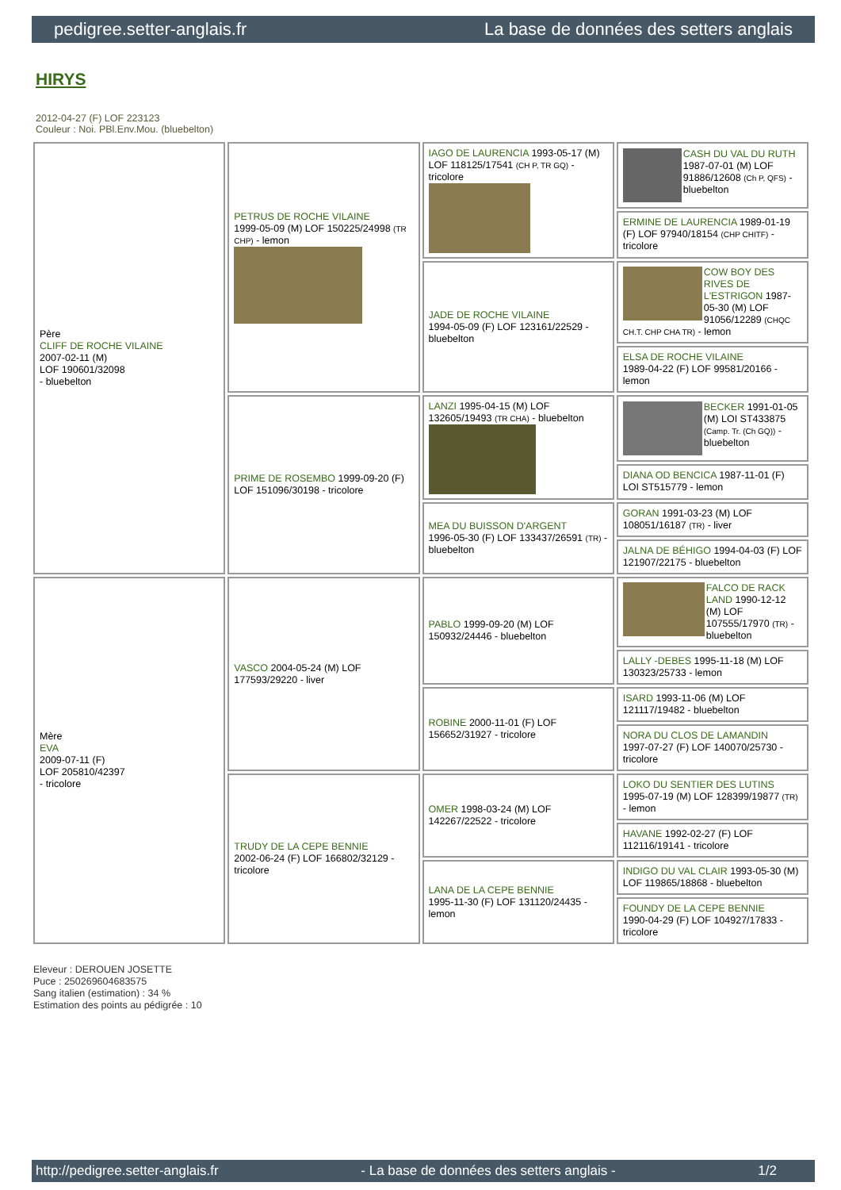pedigree.setter-anglais.fr La base de données des setters anglais
HIRYS
2012-04-27 (F) LOF 223123
Couleur : Noi. PBl.Env.Mou. (bluebelton)
| Père CLIFF DE ROCHE VILAINE 2007-02-11 (M) LOF 190601/32098 - bluebelton | PETRUS DE ROCHE VILAINE 1999-05-09 (M) LOF 150225/24998 (TR CHP) - lemon | IAGO DE LAURENCIA 1993-05-17 (M) LOF 118125/17541 (CH P, TR GQ) - tricolore | CASH DU VAL DU RUTH 1987-07-01 (M) LOF 91886/12608 (Ch P, QFS) - bluebelton |
| | | | ERMINE DE LAURENCIA 1989-01-19 (F) LOF 97940/18154 (CHP CHITF) - tricolore |
| | | JADE DE ROCHE VILAINE 1994-05-09 (F) LOF 123161/22529 - bluebelton | COW BOY DES RIVES DE L'ESTRIGON 1987-05-30 (M) LOF 91056/12289 (CHQC CH.T. CHP CHA TR) - lemon |
| | | | ELSA DE ROCHE VILAINE 1989-04-22 (F) LOF 99581/20166 - lemon |
| | PRIME DE ROSEMBO 1999-09-20 (F) LOF 151096/30198 - tricolore | LANZI 1995-04-15 (M) LOF 132605/19493 (TR CHA) - bluebelton | BECKER 1991-01-05 (M) LOI ST433875 (Camp. Tr. (Ch GQ)) - bluebelton |
| | | | DIANA OD BENCICA 1987-11-01 (F) LOI ST515779 - lemon |
| | | MEA DU BUISSON D'ARGENT 1996-05-30 (F) LOF 133437/26591 (TR) - bluebelton | GORAN 1991-03-23 (M) LOF 108051/16187 (TR) - liver |
| | | | JALNA DE BÉHIGO 1994-04-03 (F) LOF 121907/22175 - bluebelton |
| Mère EVA 2009-07-11 (F) LOF 205810/42397 - tricolore | VASCO 2004-05-24 (M) LOF 177593/29220 - liver | PABLO 1999-09-20 (M) LOF 150932/24446 - bluebelton | FALCO DE RACK LAND 1990-12-12 (M) LOF 107555/17970 (TR) - bluebelton |
| | | | LALLY -DEBES 1995-11-18 (M) LOF 130323/25733 - lemon |
| | | ROBINE 2000-11-01 (F) LOF 156652/31927 - tricolore | ISARD 1993-11-06 (M) LOF 121117/19482 - bluebelton |
| | | | NORA DU CLOS DE LAMANDIN 1997-07-27 (F) LOF 140070/25730 - tricolore |
| | TRUDY DE LA CEPE BENNIE 2002-06-24 (F) LOF 166802/32129 - tricolore | OMER 1998-03-24 (M) LOF 142267/22522 - tricolore | LOKO DU SENTIER DES LUTINS 1995-07-19 (M) LOF 128399/19877 (TR) - lemon |
| | | | HAVANE 1992-02-27 (F) LOF 112116/19141 - tricolore |
| | | LANA DE LA CEPE BENNIE 1995-11-30 (F) LOF 131120/24435 - lemon | INDIGO DU VAL CLAIR 1993-05-30 (M) LOF 119865/18868 - bluebelton |
| | | | FOUNDY DE LA CEPE BENNIE 1990-04-29 (F) LOF 104927/17833 - tricolore |
Eleveur : DEROUEN JOSETTE
Puce : 250269604683575
Sang italien (estimation) : 34 %
Estimation des points au pédigrée : 10
http://pedigree.setter-anglais.fr - La base de données des setters anglais - 1/2